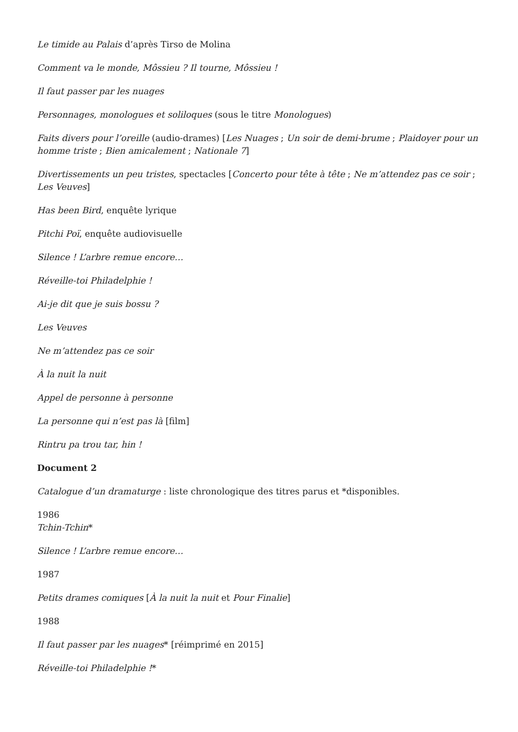Le timide au Palais d’après Tirso de Molina
Comment va le monde, Môssieu ? Il tourne, Môssieu !
Il faut passer par les nuages
Personnages, monologues et soliloques (sous le titre Monologues)
Faits divers pour l’oreille (audio-drames) [Les Nuages ; Un soir de demi-brume ; Plaidoyer pour un homme triste ; Bien amicalement ; Nationale 7]
Divertissements un peu tristes, spectacles [Concerto pour tête à tête ; Ne m’attendez pas ce soir ; Les Veuves]
Has been Bird, enquête lyrique
Pitchi Poï, enquête audiovisuelle
Silence ! L’arbre remue encore…
Réveille-toi Philadelphie !
Ai-je dit que je suis bossu ?
Les Veuves
Ne m’attendez pas ce soir
À la nuit la nuit
Appel de personne à personne
La personne qui n’est pas là [film]
Rintru pa trou tar, hin !
Document 2
Catalogue d’un dramaturge : liste chronologique des titres parus et *disponibles.
1986
Tchin-Tchin*
Silence ! L’arbre remue encore…
1987
Petits drames comiques [À la nuit la nuit et Pour Finalie]
1988
Il faut passer par les nuages* [réimprimé en 2015]
Réveille-toi Philadelphie !*